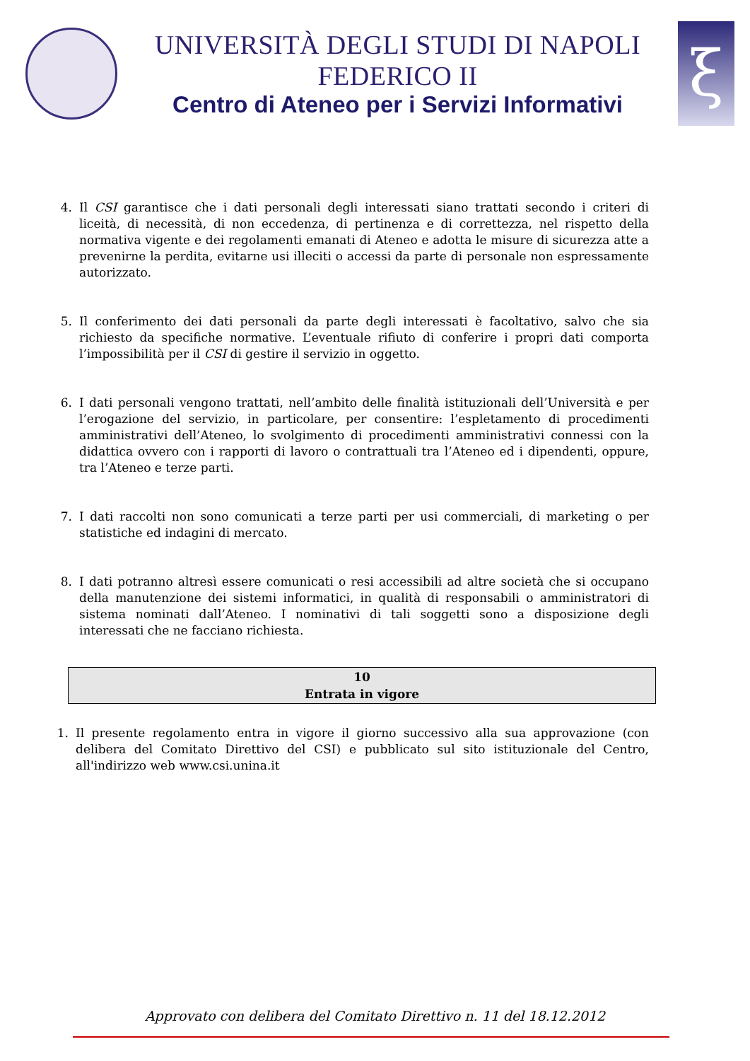UNIVERSITÀ DEGLI STUDI DI NAPOLI FEDERICO II
Centro di Ateneo per i Servizi Informativi
ξ
4. Il CSI garantisce che i dati personali degli interessati siano trattati secondo i criteri di liceità, di necessità, di non eccedenza, di pertinenza e di correttezza, nel rispetto della normativa vigente e dei regolamenti emanati di Ateneo e adotta le misure di sicurezza atte a prevenirne la perdita, evitarne usi illeciti o accessi da parte di personale non espressamente autorizzato.
5. Il conferimento dei dati personali da parte degli interessati è facoltativo, salvo che sia richiesto da specifiche normative. L’eventuale rifiuto di conferire i propri dati comporta l’impossibilità per il CSI di gestire il servizio in oggetto.
6. I dati personali vengono trattati, nell’ambito delle finalità istituzionali dell’Università e per l’erogazione del servizio, in particolare, per consentire: l’espletamento di procedimenti amministrativi dell’Ateneo, lo svolgimento di procedimenti amministrativi connessi con la didattica ovvero con i rapporti di lavoro o contrattuali tra l’Ateneo ed i dipendenti, oppure, tra l’Ateneo e terze parti.
7. I dati raccolti non sono comunicati a terze parti per usi commerciali, di marketing o per statistiche ed indagini di mercato.
8. I dati potranno altresì essere comunicati o resi accessibili ad altre società che si occupano della manutenzione dei sistemi informatici, in qualità di responsabili o amministratori di sistema nominati dall’Ateneo. I nominativi di tali soggetti sono a disposizione degli interessati che ne facciano richiesta.
10
Entrata in vigore
1. Il presente regolamento entra in vigore il giorno successivo alla sua approvazione (con delibera del Comitato Direttivo del CSI) e pubblicato sul sito istituzionale del Centro, all'indirizzo web www.csi.unina.it
Approvato con delibera del Comitato Direttivo n. 11 del 18.12.2012